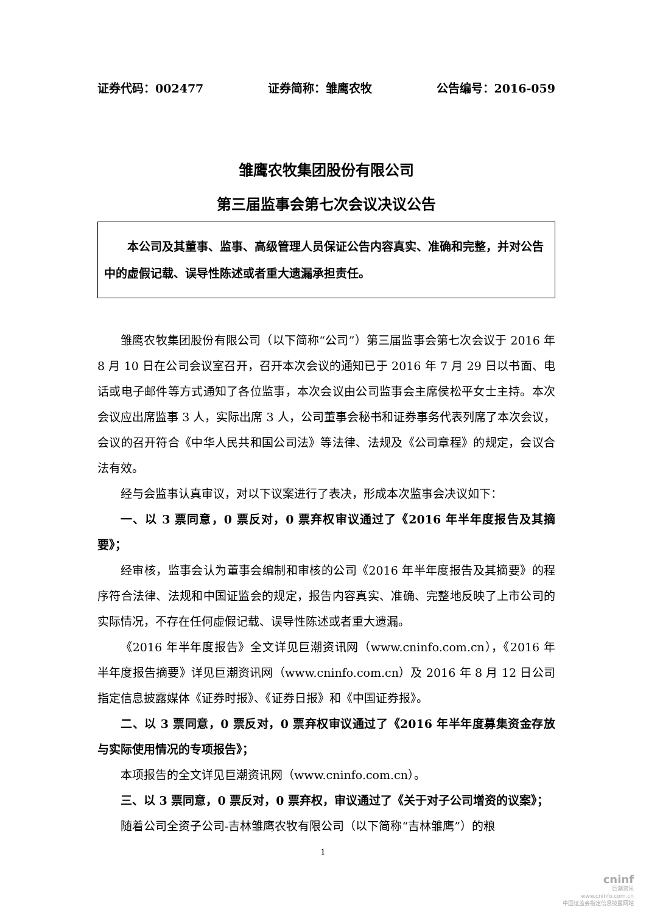证券代码：002477 证券简称：雏鹰农牧 公告编号：2016-059
雏鹰农牧集团股份有限公司
第三届监事会第七次会议决议公告
本公司及其董事、监事、高级管理人员保证公告内容真实、准确和完整，并对公告中的虚假记载、误导性陈述或者重大遗漏承担责任。
雏鹰农牧集团股份有限公司（以下简称“公司”）第三届监事会第七次会议于 2016 年 8 月 10 日在公司会议室召开，召开本次会议的通知已于 2016 年 7 月 29 日以书面、电话或电子邮件等方式通知了各位监事，本次会议由公司监事会主席侯松平女士主持。本次会议应出席监事 3 人，实际出席 3 人，公司董事会秘书和证券事务代表列席了本次会议，会议的召开符合《中华人民共和国公司法》等法律、法规及《公司章程》的规定，会议合法有效。
经与会监事认真审议，对以下议案进行了表决，形成本次监事会决议如下：
一、以 3 票同意，0 票反对，0 票弃权审议通过了《2016 年半年度报告及其摘要》；
经审核，监事会认为董事会编制和审核的公司《2016 年半年度报告及其摘要》的程序符合法律、法规和中国证监会的规定，报告内容真实、准确、完整地反映了上市公司的实际情况，不存在任何虚假记载、误导性陈述或者重大遗漏。
《2016 年半年度报告》全文详见巨潮资讯网（www.cninfo.com.cn），《2016 年半年度报告摘要》详见巨潮资讯网（www.cninfo.com.cn）及 2016 年 8 月 12 日公司指定信息披露媒体《证券时报》、《证券日报》和《中国证券报》。
二、以 3 票同意，0 票反对，0 票弃权审议通过了《2016 年半年度募集资金存放与实际使用情况的专项报告》；
本项报告的全文详见巨潮资讯网（www.cninfo.com.cn）。
三、以 3 票同意，0 票反对，0 票弃权，审议通过了《关于对子公司增资的议案》；
随着公司全资子公司-吉林雏鹰农牧有限公司（以下简称“吉林雏鹰”）的粮
1
cninf
巨潮资讯
www.cninfo.com.cn
中国证监会指定信息披露网站